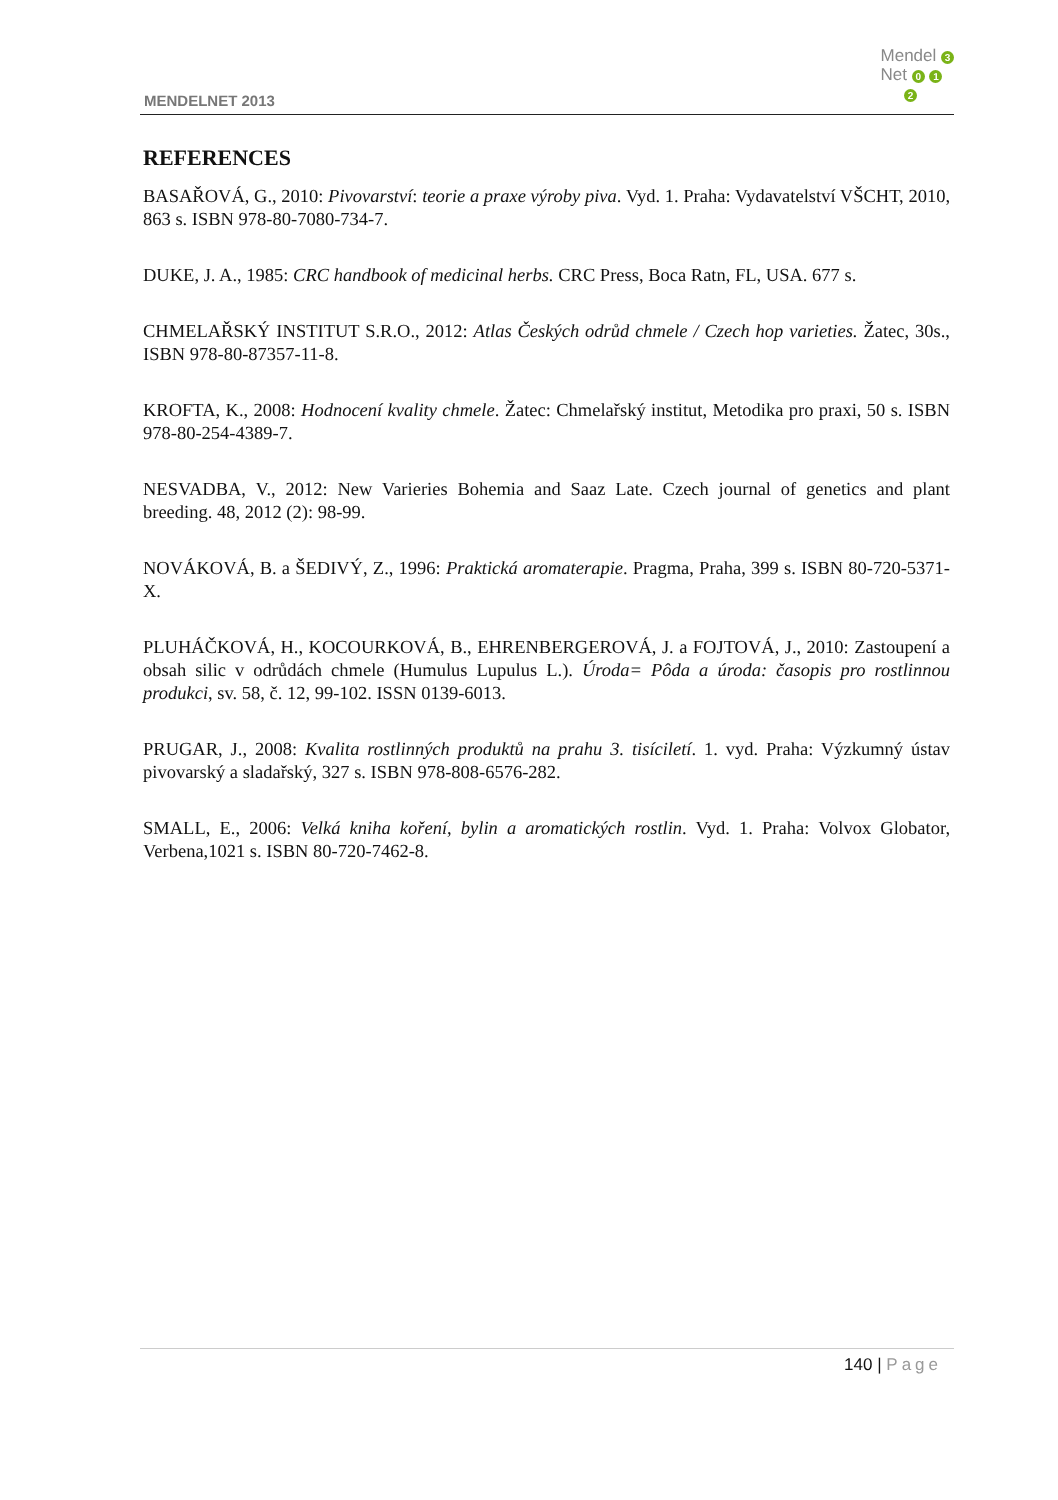MENDELNET 2013
Mendel 3
Net 0 1
2
REFERENCES
BASAŘOVÁ, G., 2010: Pivovarství: teorie a praxe výroby piva. Vyd. 1. Praha: Vydavatelství VŠCHT, 2010, 863 s. ISBN 978-80-7080-734-7.
DUKE, J. A., 1985: CRC handbook of medicinal herbs. CRC Press, Boca Ratn, FL, USA. 677 s.
CHMELAŘSKÝ INSTITUT S.R.O., 2012: Atlas Českých odrůd chmele / Czech hop varieties. Žatec, 30s., ISBN 978-80-87357-11-8.
KROFTA, K., 2008: Hodnocení kvality chmele. Žatec: Chmelařský institut, Metodika pro praxi, 50 s. ISBN 978-80-254-4389-7.
NESVADBA, V., 2012: New Varieries Bohemia and Saaz Late. Czech journal of genetics and plant breeding. 48, 2012 (2): 98-99.
NOVÁKOVÁ, B. a ŠEDIVÝ, Z., 1996: Praktická aromaterapie. Pragma, Praha, 399 s. ISBN 80-720-5371-X.
PLUHÁČKOVÁ, H., KOCOURKOVÁ, B., EHRENBERGEROVÁ, J. a FOJTOVÁ, J., 2010: Zastoupení a obsah silic v odrůdách chmele (Humulus Lupulus L.). Úroda= Pôda a úroda: časopis pro rostlinnou produkci, sv. 58, č. 12, 99-102. ISSN 0139-6013.
PRUGAR, J., 2008: Kvalita rostlinných produktů na prahu 3. tisíciletí. 1. vyd. Praha: Výzkumný ústav pivovarský a sladařský, 327 s. ISBN 978-808-6576-282.
SMALL, E., 2006: Velká kniha koření, bylin a aromatických rostlin. Vyd. 1. Praha: Volvox Globator, Verbena,1021 s. ISBN 80-720-7462-8.
140 | Page